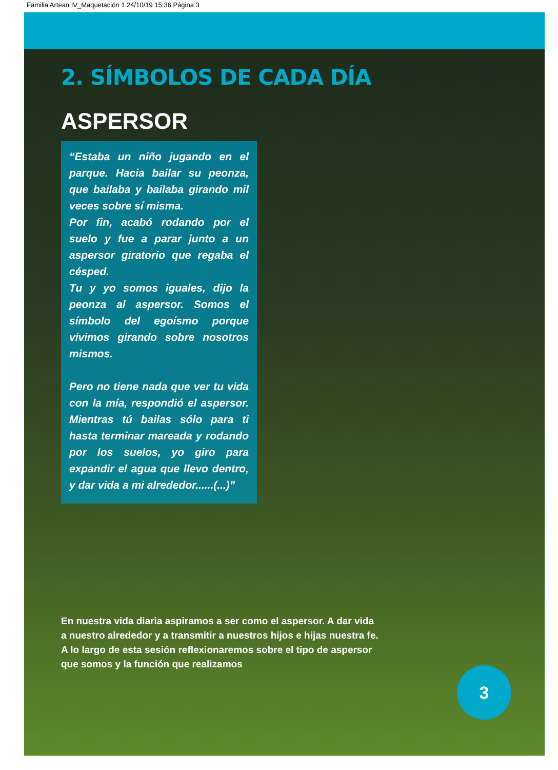Familia Artean IV_Maquetación 1 24/10/19 15:36 Página 3
2. SÍMBOLOS DE CADA DÍA
ASPERSOR
“Estaba un niño jugando en el parque. Hacia bailar su peonza, que bailaba y bailaba girando mil veces sobre sí misma.
Por fin, acabó rodando por el suelo y fue a parar junto a un aspersor giratorio que regaba el césped.
Tu y yo somos iguales, dijo la peonza al aspersor. Somos el símbolo del egoísmo porque vivimos girando sobre nosotros mismos.
Pero no tiene nada que ver tu vida con la mía, respondió el aspersor. Mientras tú bailas sólo para ti hasta terminar mareada y rodando por los suelos, yo giro para expandir el agua que llevo dentro, y dar vida a mi alrededor......(...)”
En nuestra vida diaria aspiramos a ser como el aspersor. A dar vida a nuestro alrededor y a transmitir a nuestros hijos e hijas nuestra fe. A lo largo de esta sesión reflexionaremos sobre el tipo de aspersor que somos y la función que realizamos
3